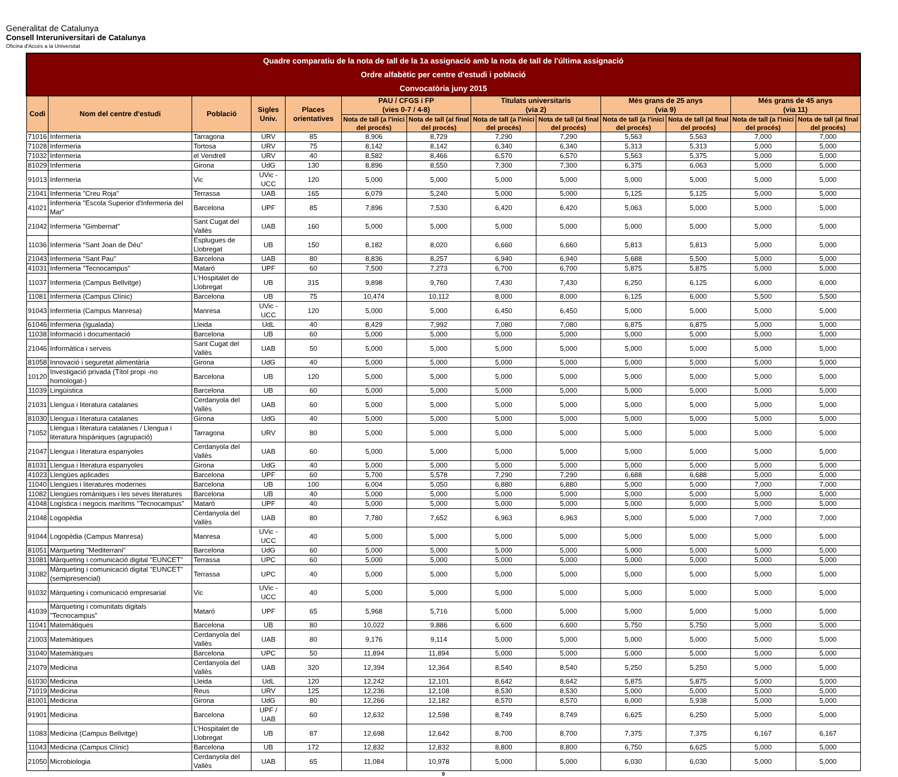Generalitat de Catalunya
Consell Interuniversitari de Catalunya
Oficina d'Accés a la Universitat
| Quadre comparatiu de la nota de tall de la 1a assignació amb la nota de tall de l'última assignació Ordre alfabètic per centre d'estudi i població Convocatòria juny 2015 | | | | | | | | | | | | |
| Codi | Nom del centre d'estudi | Població | Sigles Univ. | Places orientatives | PAU / CFGS i FP (vies 0-7 / 4-8) | | Titulats universitaris (via 2) | | Més grans de 25 anys (via 9) | | Més grans de 45 anys (via 11) | |
| | | | | | Nota de tall (a l'inici del procés) | Nota de tall (al final del procés) | Nota de tall (a l'inici del procés) | Nota de tall (al final del procés) | Nota de tall (a l'inici del procés) | Nota de tall (al final del procés) | Nota de tall (a l'inici del procés) | Nota de tall (al final del procés) |
| 71016 | Infermeria | Tarragona | URV | 85 | 8,906 | 8,729 | 7,290 | 7,290 | 5,563 | 5,563 | 7,000 | 7,000 |
| 71028 | Infermeria | Tortosa | URV | 75 | 8,142 | 8,142 | 6,340 | 6,340 | 5,313 | 5,313 | 5,000 | 5,000 |
| 71032 | Infermeria | el Vendrell | URV | 40 | 8,582 | 8,466 | 6,570 | 6,570 | 5,563 | 5,375 | 5,000 | 5,000 |
| 81029 | Infermeria | Girona | UdG | 130 | 8,896 | 8,550 | 7,300 | 7,300 | 6,375 | 6,063 | 5,000 | 5,000 |
| 91013 | Infermeria | Vic | UVic - UCC | 120 | 5,000 | 5,000 | 5,000 | 5,000 | 5,000 | 5,000 | 5,000 | 5,000 |
| 21041 | Infermeria "Creu Roja" | Terrassa | UAB | 165 | 6,079 | 5,240 | 5,000 | 5,000 | 5,125 | 5,125 | 5,000 | 5,000 |
| 41021 | Infermeria "Escola Superior d'Infermeria del Mar" | Barcelona | UPF | 85 | 7,896 | 7,530 | 6,420 | 6,420 | 5,063 | 5,000 | 5,000 | 5,000 |
| 21042 | Infermeria "Gimbernat" | Sant Cugat del Vallès | UAB | 160 | 5,000 | 5,000 | 5,000 | 5,000 | 5,000 | 5,000 | 5,000 | 5,000 |
| 11036 | Infermeria "Sant Joan de Déu" | Esplugues de Llobregat | UB | 150 | 8,182 | 8,020 | 6,660 | 6,660 | 5,813 | 5,813 | 5,000 | 5,000 |
| 21043 | Infermeria "Sant Pau" | Barcelona | UAB | 80 | 8,836 | 8,257 | 6,940 | 6,940 | 5,688 | 5,500 | 5,000 | 5,000 |
| 41031 | Infermeria "Tecnocampus" | Mataró | UPF | 60 | 7,500 | 7,273 | 6,700 | 6,700 | 5,875 | 5,875 | 5,000 | 5,000 |
| 11037 | Infermeria (Campus Bellvitge) | L'Hospitalet de Llobregat | UB | 315 | 9,898 | 9,760 | 7,430 | 7,430 | 6,250 | 6,125 | 6,000 | 6,000 |
| 11081 | Infermeria (Campus Clínic) | Barcelona | UB | 75 | 10,474 | 10,112 | 8,000 | 8,000 | 6,125 | 6,000 | 5,500 | 5,500 |
| 91043 | Infermeria (Campus Manresa) | Manresa | UVic - UCC | 120 | 5,000 | 5,000 | 6,450 | 6,450 | 5,000 | 5,000 | 5,000 | 5,000 |
| 61046 | Infermeria (Igualada) | Lleida | UdL | 40 | 8,429 | 7,992 | 7,080 | 7,080 | 6,875 | 6,875 | 5,000 | 5,000 |
| 11038 | Informació i documentació | Barcelona | UB | 60 | 5,000 | 5,000 | 5,000 | 5,000 | 5,000 | 5,000 | 5,000 | 5,000 |
| 21046 | Informàtica i serveis | Sant Cugat del Vallès | UAB | 50 | 5,000 | 5,000 | 5,000 | 5,000 | 5,000 | 5,000 | 5,000 | 5,000 |
| 81058 | Innovació i seguretat alimentària | Girona | UdG | 40 | 5,000 | 5,000 | 5,000 | 5,000 | 5,000 | 5,000 | 5,000 | 5,000 |
| 10120 | Investigació privada (Títol propi -no homologat-) | Barcelona | UB | 120 | 5,000 | 5,000 | 5,000 | 5,000 | 5,000 | 5,000 | 5,000 | 5,000 |
| 11039 | Lingüística | Barcelona | UB | 60 | 5,000 | 5,000 | 5,000 | 5,000 | 5,000 | 5,000 | 5,000 | 5,000 |
| 21031 | Llengua i literatura catalanes | Cerdanyola del Vallès | UAB | 60 | 5,000 | 5,000 | 5,000 | 5,000 | 5,000 | 5,000 | 5,000 | 5,000 |
| 81030 | Llengua i literatura catalanes | Girona | UdG | 40 | 5,000 | 5,000 | 5,000 | 5,000 | 5,000 | 5,000 | 5,000 | 5,000 |
| 71052 | Llengua i literatura catalanes / Llengua i literatura hispàniques (agrupació) | Tarragona | URV | 80 | 5,000 | 5,000 | 5,000 | 5,000 | 5,000 | 5,000 | 5,000 | 5,000 |
| 21047 | Llengua i literatura espanyoles | Cerdanyola del Vallès | UAB | 60 | 5,000 | 5,000 | 5,000 | 5,000 | 5,000 | 5,000 | 5,000 | 5,000 |
| 81031 | Llengua i literatura espanyoles | Girona | UdG | 40 | 5,000 | 5,000 | 5,000 | 5,000 | 5,000 | 5,000 | 5,000 | 5,000 |
| 41023 | Llengües aplicades | Barcelona | UPF | 60 | 5,700 | 5,578 | 7,290 | 7,290 | 6,688 | 6,688 | 5,000 | 5,000 |
| 11040 | Llengües i literatures modernes | Barcelona | UB | 100 | 6,004 | 5,050 | 6,880 | 6,880 | 5,000 | 5,000 | 7,000 | 7,000 |
| 11082 | Llengües romàniques i les seves literatures | Barcelona | UB | 40 | 5,000 | 5,000 | 5,000 | 5,000 | 5,000 | 5,000 | 5,000 | 5,000 |
| 41048 | Logística i negocis marítims "Tecnocampus" | Mataró | UPF | 40 | 5,000 | 5,000 | 5,000 | 5,000 | 5,000 | 5,000 | 5,000 | 5,000 |
| 21048 | Logopèdia | Cerdanyola del Vallès | UAB | 80 | 7,780 | 7,652 | 6,963 | 6,963 | 5,000 | 5,000 | 7,000 | 7,000 |
| 91044 | Logopèdia (Campus Manresa) | Manresa | UVic - UCC | 40 | 5,000 | 5,000 | 5,000 | 5,000 | 5,000 | 5,000 | 5,000 | 5,000 |
| 81051 | Màrqueting "Mediterrani" | Barcelona | UdG | 60 | 5,000 | 5,000 | 5,000 | 5,000 | 5,000 | 5,000 | 5,000 | 5,000 |
| 31081 | Màrqueting i comunicació digital "EUNCET" | Terrassa | UPC | 60 | 5,000 | 5,000 | 5,000 | 5,000 | 5,000 | 5,000 | 5,000 | 5,000 |
| 31082 | Màrqueting i comunicació digital "EUNCET" (semipresencial) | Terrassa | UPC | 40 | 5,000 | 5,000 | 5,000 | 5,000 | 5,000 | 5,000 | 5,000 | 5,000 |
| 91032 | Màrqueting i comunicació empresarial | Vic | UVic - UCC | 40 | 5,000 | 5,000 | 5,000 | 5,000 | 5,000 | 5,000 | 5,000 | 5,000 |
| 41039 | Màrqueting i comunitats digitals "Tecnocampus" | Mataró | UPF | 65 | 5,968 | 5,716 | 5,000 | 5,000 | 5,000 | 5,000 | 5,000 | 5,000 |
| 11041 | Matemàtiques | Barcelona | UB | 80 | 10,022 | 9,886 | 6,600 | 6,600 | 5,750 | 5,750 | 5,000 | 5,000 |
| 21003 | Matemàtiques | Cerdanyola del Vallès | UAB | 80 | 9,176 | 9,114 | 5,000 | 5,000 | 5,000 | 5,000 | 5,000 | 5,000 |
| 31040 | Matemàtiques | Barcelona | UPC | 50 | 11,894 | 11,894 | 5,000 | 5,000 | 5,000 | 5,000 | 5,000 | 5,000 |
| 21079 | Medicina | Cerdanyola del Vallès | UAB | 320 | 12,394 | 12,364 | 8,540 | 8,540 | 5,250 | 5,250 | 5,000 | 5,000 |
| 61030 | Medicina | Lleida | UdL | 120 | 12,242 | 12,101 | 8,642 | 8,642 | 5,875 | 5,875 | 5,000 | 5,000 |
| 71019 | Medicina | Reus | URV | 125 | 12,236 | 12,108 | 8,530 | 8,530 | 5,000 | 5,000 | 5,000 | 5,000 |
| 81001 | Medicina | Girona | UdG | 80 | 12,266 | 12,182 | 8,570 | 8,570 | 6,000 | 5,938 | 5,000 | 5,000 |
| 91901 | Medicina | Barcelona | UPF / UAB | 60 | 12,632 | 12,598 | 8,749 | 8,749 | 6,625 | 6,250 | 5,000 | 5,000 |
| 11083 | Medicina (Campus Bellvitge) | L'Hospitalet de Llobregat | UB | 87 | 12,698 | 12,642 | 8,700 | 8,700 | 7,375 | 7,375 | 6,167 | 6,167 |
| 11043 | Medicina (Campus Clínic) | Barcelona | UB | 172 | 12,832 | 12,832 | 8,800 | 8,800 | 6,750 | 6,625 | 5,000 | 5,000 |
| 21050 | Microbiologia | Cerdanyola del Vallès | UAB | 65 | 11,084 | 10,978 | 5,000 | 5,000 | 6,030 | 6,030 | 5,000 | 5,000 |
9